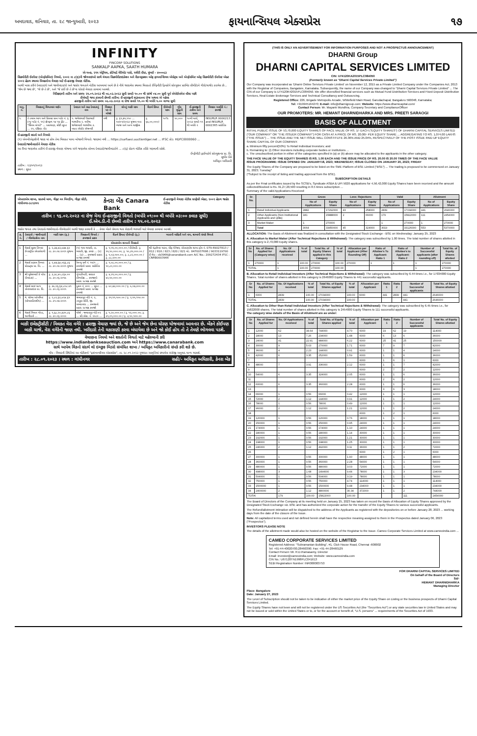અમદાવાદ, શનિવાર, તા. ૨૮ જાન્યુઆરી, ૨૦૨૩ ફાયનાન્સિયલ એક્સપ્રેસ ૧૭
INFINITY
FINCORP SOLUTIONS
SANKALP AAPKA, SAATH HUMARA
એ-૫૦૭, ૨૧૫ એટ્રીયમ, કોર્ટયાર્ડ મેરિયોટ પાસે, અંધેરી ઈસ્ટ, મુંબઈ - ૪૦૦૦૯૩
સિક્યોરીટી ઈન્ટરેસ્ટ (એન્ફોર્સમેન્ટ) નિયમો, ૨૦૦૨ ના ૮(૬)ની જોગવાઇઓ સાથે વંચાતા સિક્યોરીટાઇઝેશન અને રીકન્સ્ટ્રક્શન ઓફ ફાયનાન્સિયલ એસેટ્સ અને એન્ફોર્સમેન્ટ ઓફ સિક્યોરીટી ઈન્ટરેસ્ટ એક્ટ ૨૦૦૨ હેઠળ સ્થાવર મિલકતોના વેચાણ માટે ઈ-હરાજી વેચાણ નોટીસ.
આથી ખાસ કરીને દેવાદાર/રો અને જામીનદાર/રો અને જાહેર જનતાને નોટીસ આપવામાં આવે છે કે નીચે જણાવેલ સ્થાવર મિલકતો ઈન્ફિનીટી ફિનકોર્પ સોલ્યુશન પ્રાઈવેટ લીમીટેડને ગીરો/ચાર્જડ કરાયેલ છે... 'જેમ છે જ્યાં છે', 'જે છે તે છે', અને 'જે કાંઈ છે તે છે'ના ધોરણે વેચાણ કરવામાં આવશે.
નિરિક્ષણની તારીખ અને સમયઃ ૨૫.૦૧.૨૦૨૩ થી ૦૯.૦૩.૨૦૨૩ સુધી સવારે ૧૦.૦૦ થી સાંજે ૦૪.૦૦ સુધી પૂર્વ એપોઈન્ટમેન્ટ લીધા પછી
ઈએમડી જમા કરવાની છેલ્લી તારીખ: ઈ-હરાજીની શરૂઆતના રોજ અથવા એ પહેલા
હરાજીની તારીખ અને સમયઃ ૦૯.૦૩.૨૦૨૩ ના રોજ સવારે ૧૧.૦૦ થી બપોરે ૫.૦૦ વાગ્યા સુધી
| અનુ. નં. | મિલકતનું વિગતવાર વર્ણન | દેવાદાર અને સહ દેવાદારનું નામ | મિલકત પર નો બોજો | લોનનું બાકી રકમ | રીઝર્વ કિંમત | ઈએમડી રકમ | બીડ વૃદ્ધિની રકમ | ઈ-હરાજીની તારીખ અને સમય | મિલકત આઈડી નં.: કબજો |
| --- | --- | --- | --- | --- | --- | --- | --- | --- | --- |
| ૧. | તે તમામ ભાગ અને હિસ્સા સબ પ્લોટ નં. ૬ (ન્યુ પ્લોટ નં. ૧૧) ક્ષેત્રફળ ૧૪ ૫૪ ફીટ ... "શિવમ બંગ્લો" ... અલથાણ, સીટી સુરત ... ૨૧, દક્ષિણ: રોડ | ૧. જયેશભાઈ ઉકાભાઈ ગરથરીયા ૨. મનીષા જયેશભાઈ ગરથરીયા ૩. નમ્રતા એસ્ટેટ એજન્સી | નથી | રૂ. ૬૧,૭૫,૧૧૦ ... ૧૦/૦૧/૨૦૨૩ મુજબ વત્તા વ્યાજ અને અન્ય ચાર્જીસ | રૂ. ૬૯,૦૦,૦૦૦/- | ૧૦% | ૧૦,૦૦૦ | ૧૦મી માર્ચ, ૨૦૨૩ સવારે ૧૧ થી બપોરે ૨ | INSURLR 0000213 and INSURLR 0002365 સાંકેતિક |
ઈ-હરાજીની શરતો અને નિયમોઃ
(૧) એનબીએફસીની જાણ માં હોય તેવા મિલકત પરના બોજાની વિગતો: જાણમાં નથી ... https://sarfaesi.auctiontiger.net ... IFSC કોડ: HDFC0000060 ...
દેવાદારો/જામીનદારોને વેચાણ નોટીસ
આ ઉપર જણાવેલ તારીખે ઈ-હરાજી વેચાણ યોજવા અંગે જણાવેલ લોનના દેવાદારો/જામીનદારોને ... ૮(૬) હેઠળ નોટીસ તરીકે ગણવાની રહેશે.
ઈન્ફીનીટી ફાઈનકોર્પ સોલ્યુશન્સ પ્રા. લિ.
સુધીર ડીકે
અધિકૃત અધિકારી
તારીખ : ૨૩/૦૧/૨૦૨૩
સ્થળ : સુરત
એઆરએમ શાખા, સાતમો માળ, ગીફ્ટ વન બિલ્ડીંગ, ગીફ્ટ સીટી, ગાંધીનગર-૩૮૨૩૫૫ કેનરા બેંક Canara Bank ઈ-હરાજીની વેચાણ નોટીસ સરફેસી એક્ટ, ૨૦૦૨ હેઠળ જાહેર નોટીસ
તારીખ : ૧૬.૦૨.૨૦૨૩ ના રોજ મેગા ઈ-હરાજીની વિગતો (બપોરે ૦૧:૦૦ થી બપોરે ૦૩:૦૦ કલાક સુધી)
ઈ.એમ.ડી.ની છેલ્લી તારીખ : ૧૫.૦૨.૨૦૨૩
જાહેર જનતા તથા દેવાદારો-જામીનદારો-ગીરવેદારોને આથી જાણ કરવાની કે ... કેનરા બેંકને લેવાના થતા લેણાની ભરપાઈ માટે વેચાણ કરવામાં આવશે.
| ક્ર. નં. | દેવાદારો / જામીનદારો / ગીરવેદારોના નામ | બાકી રકમ (રૂ.) | મિલકતની વિગતો / કબજાનો પ્રકાર | રીઝર્વ કિંમત/ ઈએમડી (રૂ.) | ખાતાની માહિતી અને નામ, શાખાની સંપર્ક વિગતો |
| --- | --- | --- | --- | --- | --- |
| એઆરએમ શાખાની મિલકતો | | | | | |
| 1 | મેસર્સ સુકમ ટિમ્બર ઈન્ડસ્ટ્રીઝ એલએલપી ... | રૂ. ૨,૩૭,૪૩,૯૭૪.૬૨ તા. ૩૦.૦૪.૨૦૨૧ મુજબ | (૧) ગામ ભચાઉ, તા. ભચાઉ, જી. કચ્છ ... (૨) ... (૩) ... કબજાનો પ્રકાર: પ્રત્યક્ષ કબજો | રૂ. ૧,૫૧,૦૦,૦૦૦.૦૦ / ઈએમડી: રૂ. ૧૫,૧૦,૦૦૦.૦૦; રૂ. ૧૦,૩૫,૦૦૦.૦૦ / રૂ. ૧,૦૩,૫૦૦.૦૦; રૂ. ૮,૮૨,૦૦૦.૦૦ / રૂ. ૮૮,૨૦૦.૦૦ | શ્રી ચંદ્રશેખર યાદવ, ચીફ મેનેજર, એઆરએમ શાખા ફોન નં. 079-69027813 / 812 / 818 / 823 / 820 / 821 મો.: 8470037686 / 9033119700 ઈ-મેલ : cb3966@canarabank.com A/C No.: 209272434 IFSC : CNRB0003966 |
| 2 | મેસર્સ પ્રણામ ટિમ્બર પ્રોડક્ટ્સ પ્રા. લિ. ... | રૂ. ૨,૪૭,૬૪,૦૬૬.૮૬ તા. ૩૦.૦૪.૨૦૨૧ મુજબ | રેવન્યુ સર્વે નં. ૧૫/૧ ... કબજાનો પ્રકાર: સાંકેતિક કબજો | રૂ. ૧,૦૮,૦૦,૦૦૦.૦૦ / રૂ. ૧૦,૮૦,૦૦૦.૦૦ | |
| 3 | શ્રી મુકેશભાઈ કે પટેલ (દેવાદાર) ... | રૂ. ૩,૩૮,૪૦,૮૬૯.૦૦ તા. ૩૦.૦૬.૨૦૧૯ | ગુંગાડીપાટી, સરદાર કોમ્પલેક્ષ ... કબજાનો પ્રકાર: પ્રત્યક્ષ કબજો | રૂ. ૪,૨૫,૦૦,૦૦૦.૦૦ / રૂ. ૪૨,૫૦,૦૦૦.૦૦ | |
| 4 | મેસર્સ સાઇ સત્ય એન્ટરપ્રાઇઝ પ્રા. લિ. ... | રૂ. ૩૯,૨૬,૬૪,૮૦૮.૪૧ તા. ૩૦.૦૬.૨૦૨૧ | દુકાન નં. ૪૦૨ ... સુરત ... કબજાનો પ્રકાર: પ્રત્યક્ષ કબજો | રૂ. ૯૦,૭૩,૦૦૦.૦૦ / રૂ. ૯,૦૭,૩૦૦.૦૦ | |
| 5 | મે. શોભા ઓનમિન્ટ (પ્રોપરાઈટરશીપ) ... | રૂ. ૨,૮૨,૬૨,૯૨૪.૬૧ તા. ૩૧.૦૭.૨૦૨૧ | જમાલપુર વોર્ડ નં. ૨, તાલુકા સીટી, જી. અમદાવાદ ... કબજાનો પ્રકાર: પ્રત્યક્ષ કબજો | રૂ. ૨૫,૫૧,૫૦૦.૦૦ / રૂ. ૨,૫૫,૧૫૦.૦૦ | |
| 6 | મેસર્સ વિવાન ગોલ્ડ, ભાગીદારો ... | રૂ. ૧,૬૮,૨૦,૭૩૫.૮૬ તા. ૩૦.૦૬.૨૦૨૨ | મોજે : જમાલપુર વોર્ડ-૦૨ ... સી.એસ. નં. ૨૦૮૨ ... | રૂ. ૫,૨૦,૦૦૦.૦૦ / રૂ. ૫૨,૦૦૦.૦૦; રૂ. ૩૧,૦૫,૦૦૦.૦૦ / રૂ. ૩,૧૦,૫૦૦.૦૦ | |
બાકી ઇલેક્ટ્રીસીટી / મિલકત વેરા વગેરે : હરાજી વેચાણ જ્યાં છે, જે છે અને જેમ છેના ધોરણ યોજવામાં આવનાર છે. બેંકને કોઈપણ બાકી ચાર્જ, વેરા વગેરેની જાણ નથી. ખરીદારો તેની ચકાસણી કરવા બંધાયેલા છે અને જો કોઈ હોય તો તે તેમણે ભોગવવા પડશે.
વેચાણના નિયમો અને શરતોની વિગતો માટે મહેરબાની કરી
https://www.indianbankseauction.com અને https://www.canarabank.com
સાથે આપેલ લિંકનો સંદર્ભ લો ઇચ્છુક બિડરો સંબંધિત શાખા / અધિકૃત અધિકારીનો સંપર્ક કરી શકે છે.
નોંધ : વિવાદની સ્થિતિમાં આ નોટીસનો "ફાઇનાન્સીયલ એક્સપ્રેસ", તા. ૨૮.૦૧.૨૦૨૩ ગુજરાત આવૃત્તિમાં છપાયેલ અંગ્રેજી અનુવાદ માન્ય ગણાશે.
તારીખ : ૨૮.૦૧.૨૦૨૩ । સ્થળ : ગાંધીનગર સહી/- અધિકૃત અધિકારી, કેનરા બેંક
(THIS IS ONLY AN ADVERTISEMENT FOR INFORMATION PURPOSES AND NOT A PROSPECTUS ANNOUNCEMENT)
DHARNI Group
DHARNI CAPITAL SERVICES LIMITED
CIN: U74120KA2015PLC084050
(Formerly known as "Dharni Capital Services Private Limited")
Our Company was incorporated as 'Dharni Online Services Private Limited' on November 12, 2015 as a Private Limited Company under the Companies Act, 2013 with the Registrar of Companies, Bangalore, Karnataka. Subsequently, the name of our Company was changed to "Dharni Capital Services Private Limited" ... The CIN of our Company is U74120K42015PLC084050. We offer diversified financial services such as Mutual Fund Distribution Services and Fixed Deposit Distribution Services, Real Estate Brokerage Services and Technical Consultancy and Outsourcing.
Registered Office: 226, Brigade Metropolis Arcade, Whitefield Main Road, Garudachapal, Bangaluru 560048, Karnataka;
Tel: +919945164270; E-mail: info@dharnigroup.com; Website: https://www.dharnicapital.com/
Contact Person: Mr. Mayank Mundhra, Company Secretary and ComplianceOfficer
OUR PROMOTERS: MR. HEMANT DHARNIDHARKA AND MRS. PREETI SARAOGI
BASIS OF ALLOTMENT
INITIAL PUBLIC ISSUE OF 53,70,000 EQUITY SHARES OF FACE VALUE OF RS. 1/- EACH ("EQUITY SHARES") OF DHARNI CAPITAL SERVICES LIMITED ("OUR COMPANY" OR "THE ISSUER COMPANY") FOR CASH AT A PRICE OF RS. 20.00/- PER EQUITY SHARE ... AGGREGATING TO RS. 1,074.00 LAKHS ("THE ISSUE") ... THE ISSUE AND THE NET ISSUE WILL CONSTITUTE 26.36% AND 25.04%, RESPECTIVELY OF THE POST ISSUE PAID UP EQUITY SHARE CAPITAL OF OUR COMPANY.
a. Minimum fifty percent(50%) To Retail Individual Investors; and
b. Remaining to: (i) Other investors including corporate bodies or institutions ...
c. The unsubscribed portion in either of the categories specified in (a) or (b) above may be allocated to the applicants in the other category.
THE FACE VALUE OF THE EQUITY SHARES IS RS. 1.00 EACH AND THE ISSUE PRICE OF RS. 20.00 IS 20.00 TIMES OF THE FACE VALUE
ISSUE PROGRAMME: ISSUE OPENED ON: JANUARY18, 2023; WEDNESDAY; ISSUE CLOSED ON JANUARY 20, 2023; FRIDAY
The Equity Shares of the Company are proposed to be listed on the SME Platform of BSE Limited ("BSE") ... The trading is proposed to be commenced on January 31, 2023; Tuesday*
(*Subject to the receipt of listing and trading approval from the BSE).
SUBSCRIPTION DETAILS
As per the Final certificates issued by the SCSB's, Syndicate ASBA & UPI 5020 applications for 4,56,42,000 Equity Shares have been received and the amount collected/blocked is Rs. 91,27,20,500 resulting in 8.5 times subscription ...
Summary of the valid Applications Received:
| Sr. No. | Category | Gross | | Less: Rejections | | Valid | | Allotment | |
| --- | --- | --- | --- | --- | --- | --- | --- | --- | --- |
| | | No of Applications | Equity Share | No of Applications | Equity Share | No of Applications | Equity Share | No of Applications | Equity Share |
| 1 | Retail Individual Applicants | 2882 | 17292000 | 43 | 258000 | 2839 | 17034000 | 441 | 2646000 |
| 2 | Other Applicants (Non Institutional Applicants and QIBs) | 181 | 15888000 | 2 | 66000 | 179 | 15822000 | 111 | 2454000 |
| 3 | Market Maker | 1 | 270000 | - | - | 1 | 270000 | 1 | 270000 |
| | Total | 3064 | 33450000 | 45 | 324000 | 3019 | 33126000 | 553 | 5370000 |
ALLOCATION: The Basis of Allotment was finalized in consultation with the Designated Stock Exchange - BSE on Wednesday; January 25, 2023
A. Allocation to Market Maker (After Technical Rejections & Withdrawal): The category was subscribed by 1.00 times. The total number of shares allotted in this category is 2,70,000 Equity shares.
| Sr No | No. of Shares Applied for (Category wise) | No. Of Applications received | % of total | Total No. of Equity Shares applied in this Category | % of total | Allocation per Applicant (After Rounding Off) | Ratio of Allottee's To Applicant: Ratio 1 | Ratio of Allottee's to Applicant: Ratio 2 | Number of Successful applicants (after rounding off) | Total No. of Equity Shares allotted |
| --- | --- | --- | --- | --- | --- | --- | --- | --- | --- | --- |
| 1 | 270000 | 1 | 100.00 | 270000 | 100.00 | 270000 | 1 | 1 | 1 | 270000 |
| TOTAL | | 1 | 100.00 | 270000 | 100.00 | | | | 1 | 270000 |
B. Allocation to Retail Individual Investors (After Technical Rejections & Withdrawal): The category was subscribed by 6.44 times i.e., for 17034000 Equity Shares. Total number of shares allotted in this category is 2646000 Equity Shares to 441 successful applicants.
| Sr No | No. of Shares Applied for | No. Of Applications received | % of total | Total No. of Equity Shares applied | % of total | Allocation per Applicant | Ratio 1 | Ratio 2 | Number of Successful applicants | Total No. of Equity Shares allotted |
| --- | --- | --- | --- | --- | --- | --- | --- | --- | --- | --- |
| 1 | 6000 | 2839 | 100.00 | 17034000 | 100.00 | 6000 | 441 | 2839 | 441 | 2646000 |
| TOTAL | | 2839 | 100.00 | 17034000 | 100.00 | | | | 441 | 2646000 |
C. Allocation to Other than Retail Individual Investors (After Technical Rejections & Withdrawal): The category was subscribed by 6.45 times i.e., for 15822000 shares. The total number of shares allotted in this category is 2454000 Equity Shares to 111 successful applicants.
The category wise details of the Basis of Allotment are as under:
| Sr No | No. of Shares Applied for | No. Of Applications received | % of total | Total No. of Equity Shares applied | % of total | Allocation per Applicant | Ratio 1 | Ratio 2 | Number of Successful applicants | Total No. of Equity Shares allotted |
| --- | --- | --- | --- | --- | --- | --- | --- | --- | --- | --- |
| 1 | 12000 | 62 | 34.64 | 744000 | 4.70 | 6000 | 19 | 62 | 19 | 114000 |
| 2 | 18000 | 13 | 7.26 | 234000 | 1.48 | 6000 | 6 | 13 | 6 | 36000 |
| 3 | 24000 | 41 | 22.91 | 984000 | 6.22 | 6000 | 25 | 41 | 25 | 150000 |
| 4 | 30000 | 9 | 5.03 | 270000 | 1.71 | 6000 | 7 | 9 | 7 | 42000 |
| 5 | 36000 | 4 | 2.23 | 144000 | 0.91 | 6000 | 1 | 1 | 4 | 24000 |
| 6 | 42000 | 6 | 3.35 | 252000 | 1.59 | 6000 | 1 | 1 | 6 | 36000 |
| 7 | | | | | | 6000 | 1 | 6 | 1 | 6000 |
| 8 | 48000 | 7 | 3.91 | 336000 | 2.12 | 6000 | 1 | 1 | 7 | 42000 |
| 9 | | | | | | 6000 | 2 | 7 | 2 | 12000 |
| 10 | 54000 | 6 | 3.35 | 324000 | 2.05 | 6000 | 1 | 1 | 6 | 36000 |
| 11 | | | | | | 6000 | 2 | 6 | 2 | 12000 |
| 12 | 60000 | 6 | 3.35 | 360000 | 2.28 | 6000 | 1 | 1 | 6 | 36000 |
| 13 | | | | | | 6000 | 3 | 6 | 3 | 18000 |
| 14 | 66000 | 1 | 0.56 | 66000 | 0.42 | 12000 | 1 | 1 | 1 | 12000 |
| 15 | 72000 | 2 | 1.12 | 144000 | 0.91 | 12000 | 1 | 1 | 2 | 24000 |
| 16 | 78000 | 1 | 0.56 | 78000 | 0.49 | 12000 | 1 | 1 | 1 | 12000 |
| 17 | 96000 | 2 | 1.12 | 192000 | 1.21 | 12000 | 1 | 1 | 2 | 24000 |
| 18 | | | | | | 6000 | 1 | 2 | 1 | 6000 |
| 19 | 120000 | 1 | 0.56 | 120000 | 0.76 | 18000 | 1 | 1 | 1 | 18000 |
| 20 | 150000 | 1 | 0.56 | 150000 | 0.95 | 24000 | 1 | 1 | 1 | 24000 |
| 21 | 174000 | 1 | 0.56 | 174000 | 1.10 | 24000 | 1 | 1 | 1 | 24000 |
| 22 | 180000 | 1 | 0.56 | 180000 | 1.14 | 30000 | 1 | 1 | 1 | 30000 |
| 23 | 192000 | 1 | 0.56 | 192000 | 1.21 | 30000 | 1 | 1 | 1 | 30000 |
| 24 | 198000 | 1 | 0.56 | 198000 | 1.25 | 30000 | 1 | 1 | 1 | 30000 |
| 25 | 246000 | 2 | 1.12 | 492000 | 3.11 | 36000 | 1 | 1 | 2 | 72000 |
| 26 | | | | | | 6000 | 1 | 2 | 1 | 6000 |
| 27 | 300000 | 1 | 0.56 | 300000 | 1.90 | 48000 | 1 | 1 | 1 | 48000 |
| 28 | 360000 | 1 | 0.56 | 360000 | 2.28 | 54000 | 1 | 1 | 1 | 54000 |
| 29 | 480000 | 1 | 0.56 | 480000 | 3.03 | 72000 | 1 | 1 | 1 | 72000 |
| 30 | 498000 | 3 | 1.68 | 1494000 | 9.44 | 78000 | 1 | 1 | 3 | 234000 |
| 31 | 504000 | 1 | 0.56 | 504000 | 3.19 | 78000 | 1 | 1 | 1 | 78000 |
| 32 | 750000 | 1 | 0.56 | 750000 | 4.74 | 114000 | 1 | 1 | 1 | 114000 |
| 33 | 1500000 | 1 | 0.56 | 1500000 | 9.48 | 234000 | 1 | 1 | 1 | 234000 |
| 34 | 2400000 | 2 | 1.12 | 4800000 | 30.34 | 372000 | 1 | 1 | 2 | 744000 |
| TOTAl | | 179 | 100.00 | 15822000 | 100.00 | | | | 111 | 2454000 |
The Board of Directors of the Company at its meeting held on January 25, 2023 has taken on record the Basis of Allocation of Equity Shares approved by the Designated Stock Exchange viz. BSE and has authorized the corporate action for the transfer of the Equity Shares to various successful applicants.
The Refund/allotment intimation will be dispatched to the address of the Applicants as registered with the depositories on or before January 28, 2023 ... working days from the date of the closure of the Issue.
Note: All capitalized terms used and not defined herein shall have the respective meaning assigned to them in the Prospectus dated January 06, 2023 ("Prospectus").
INVESTORS PLEASE NOTE
The details of the allotment made would also be hosted on the website of the Registrar to the Issue- Cameo Corporate Services Limited at www.cameoindia.com ...
CAMEO CORPORATE SERVICES LIMITED
Registered Address: "Subramanian Building", #1, Club House Road, Chennai -600002
Tel: +91-44-40020700,28460390; Fax: +91-44-28460129
Contact Person: Mr. R.D.Ramasamy, Director
Email: investor@cameoindia.com; Website: www.cameoindia.com
CIN No.: U67120TN1998PLC041613
SEBI Registration Number: INR000003753
FOR DHARNI CAPITAL SERVICES LIMITED
On behalf of the Board of Directors
Sd/-
HEMANT DHARNIDHARKA
Managing Director
Place: Bangalore
Date: January 27, 2023
The Level of Subscription should not be taken to be indicative of either the market price of the Equity Share on Listing or the business prospects of Dharni Capital Services Limited.
The Equity Shares have not been and will not be registered under the US Securities Act (the "Securities Act") or any state securities law in United States and may not be issued or sold within the United States or to, or for the account or benefit of, "U.S. persons" ... requirements of the Securities Act of 1933.